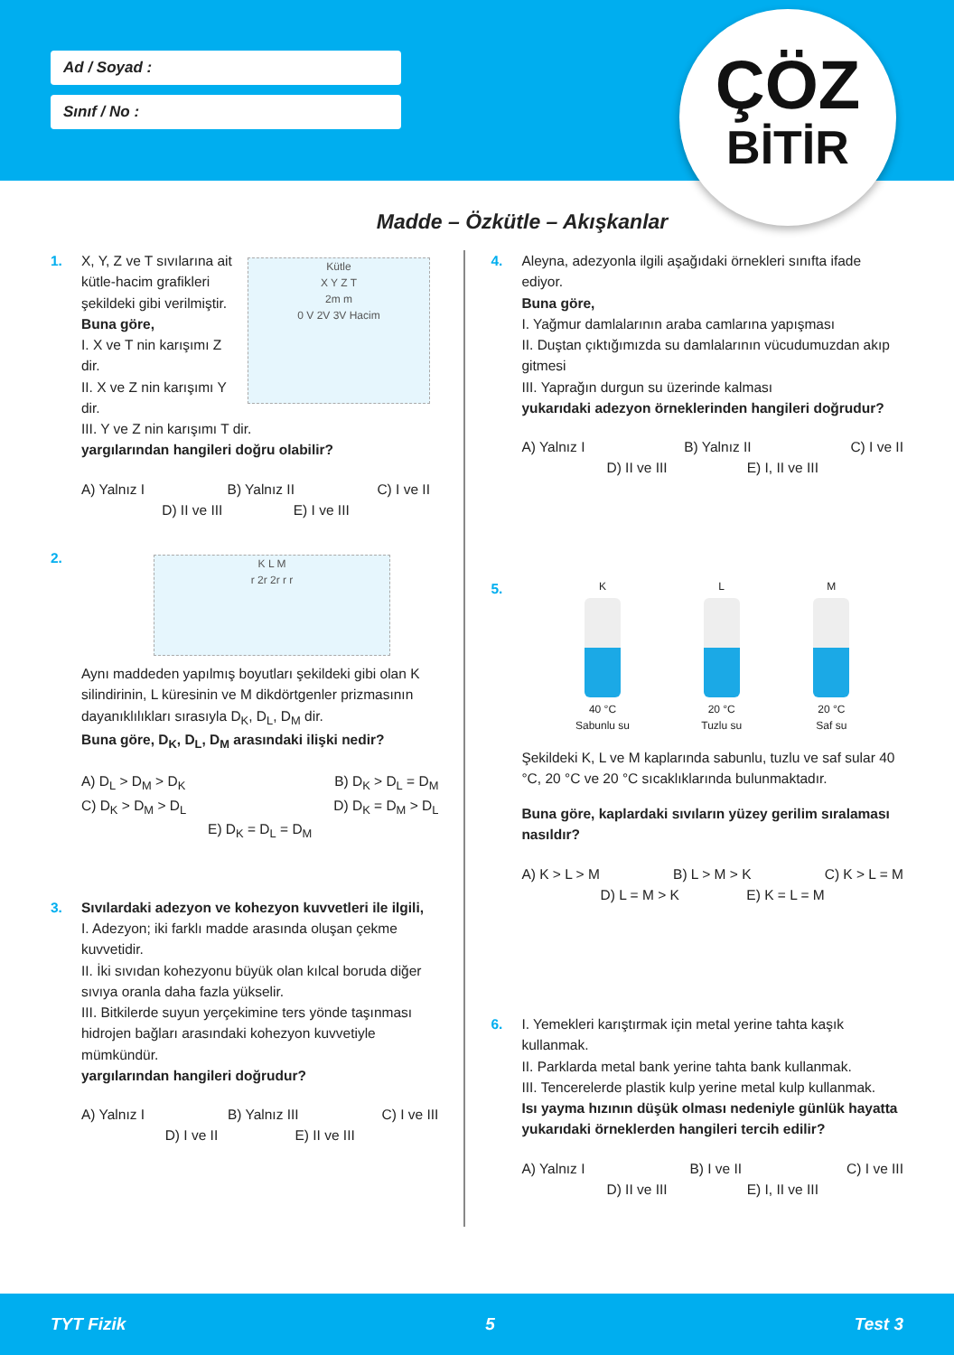Ad / Soyad :
Sınıf / No :
ÇÖZ
BİTİR
Madde – Özkütle – Akışkanlar
1. X, Y, Z ve T sıvılarına ait kütle-hacim grafikleri şekildeki gibi verilmiştir.
Buna göre,
I. X ve T nin karışımı Z dir.
II. X ve Z nin karışımı Y dir.
Kütle
X Y Z T
2m m
0 V 2V 3V Hacim
III. Y ve Z nin karışımı T dir.
yargılarından hangileri doğru olabilir?
A) Yalnız I B) Yalnız II C) I ve II
D) II ve III E) I ve III
2.
K L M
r 2r 2r r r
Aynı maddeden yapılmış boyutları şekildeki gibi olan K silindirinin, L küresinin ve M dikdörtgenler prizmasının dayanıklılıkları sırasıyla D<sub>K</sub>, D<sub>L</sub>, D<sub>M</sub> dir.
Buna göre, D<sub>K</sub>, D<sub>L</sub>, D<sub>M</sub> arasındaki ilişki nedir?
A) D<sub>L</sub> > D<sub>M</sub> > D<sub>K</sub> B) D<sub>K</sub> > D<sub>L</sub> = D<sub>M</sub>
C) D<sub>K</sub> > D<sub>M</sub> > D<sub>L</sub> D) D<sub>K</sub> = D<sub>M</sub> > D<sub>L</sub>
E) D<sub>K</sub> = D<sub>L</sub> = D<sub>M</sub>
3. Sıvılardaki adezyon ve kohezyon kuvvetleri ile ilgili,
I. Adezyon; iki farklı madde arasında oluşan çekme kuvvetidir.
II. İki sıvıdan kohezyonu büyük olan kılcal boruda diğer sıvıya oranla daha fazla yükselir.
III. Bitkilerde suyun yerçekimine ters yönde taşınması hidrojen bağları arasındaki kohezyon kuvvetiyle mümkündür.
yargılarından hangileri doğrudur?
A) Yalnız I B) Yalnız III C) I ve III
D) I ve II E) II ve III
4. Aleyna, adezyonla ilgili aşağıdaki örnekleri sınıfta ifade ediyor.
Buna göre,
I. Yağmur damlalarının araba camlarına yapışması
II. Duştan çıktığımızda su damlalarının vücudumuzdan akıp gitmesi
III. Yaprağın durgun su üzerinde kalması
yukarıdaki adezyon örneklerinden hangileri doğrudur?
A) Yalnız I B) Yalnız II C) I ve II
D) II ve III E) I, II ve III
5.
K
40 °C
Sabunlu su
L
20 °C
Tuzlu su
M
20 °C
Saf su
Şekildeki K, L ve M kaplarında sabunlu, tuzlu ve saf sular 40 °C, 20 °C ve 20 °C sıcaklıklarında bulunmaktadır.
Buna göre, kaplardaki sıvıların yüzey gerilim sıralaması nasıldır?
A) K > L > M B) L > M > K C) K > L = M
D) L = M > K E) K = L = M
6. I. Yemekleri karıştırmak için metal yerine tahta kaşık kullanmak.
II. Parklarda metal bank yerine tahta bank kullanmak.
III. Tencerelerde plastik kulp yerine metal kulp kullanmak.
Isı yayma hızının düşük olması nedeniyle günlük hayatta yukarıdaki örneklerden hangileri tercih edilir?
A) Yalnız I B) I ve II C) I ve III
D) II ve III E) I, II ve III
TYT Fizik 5 Test 3